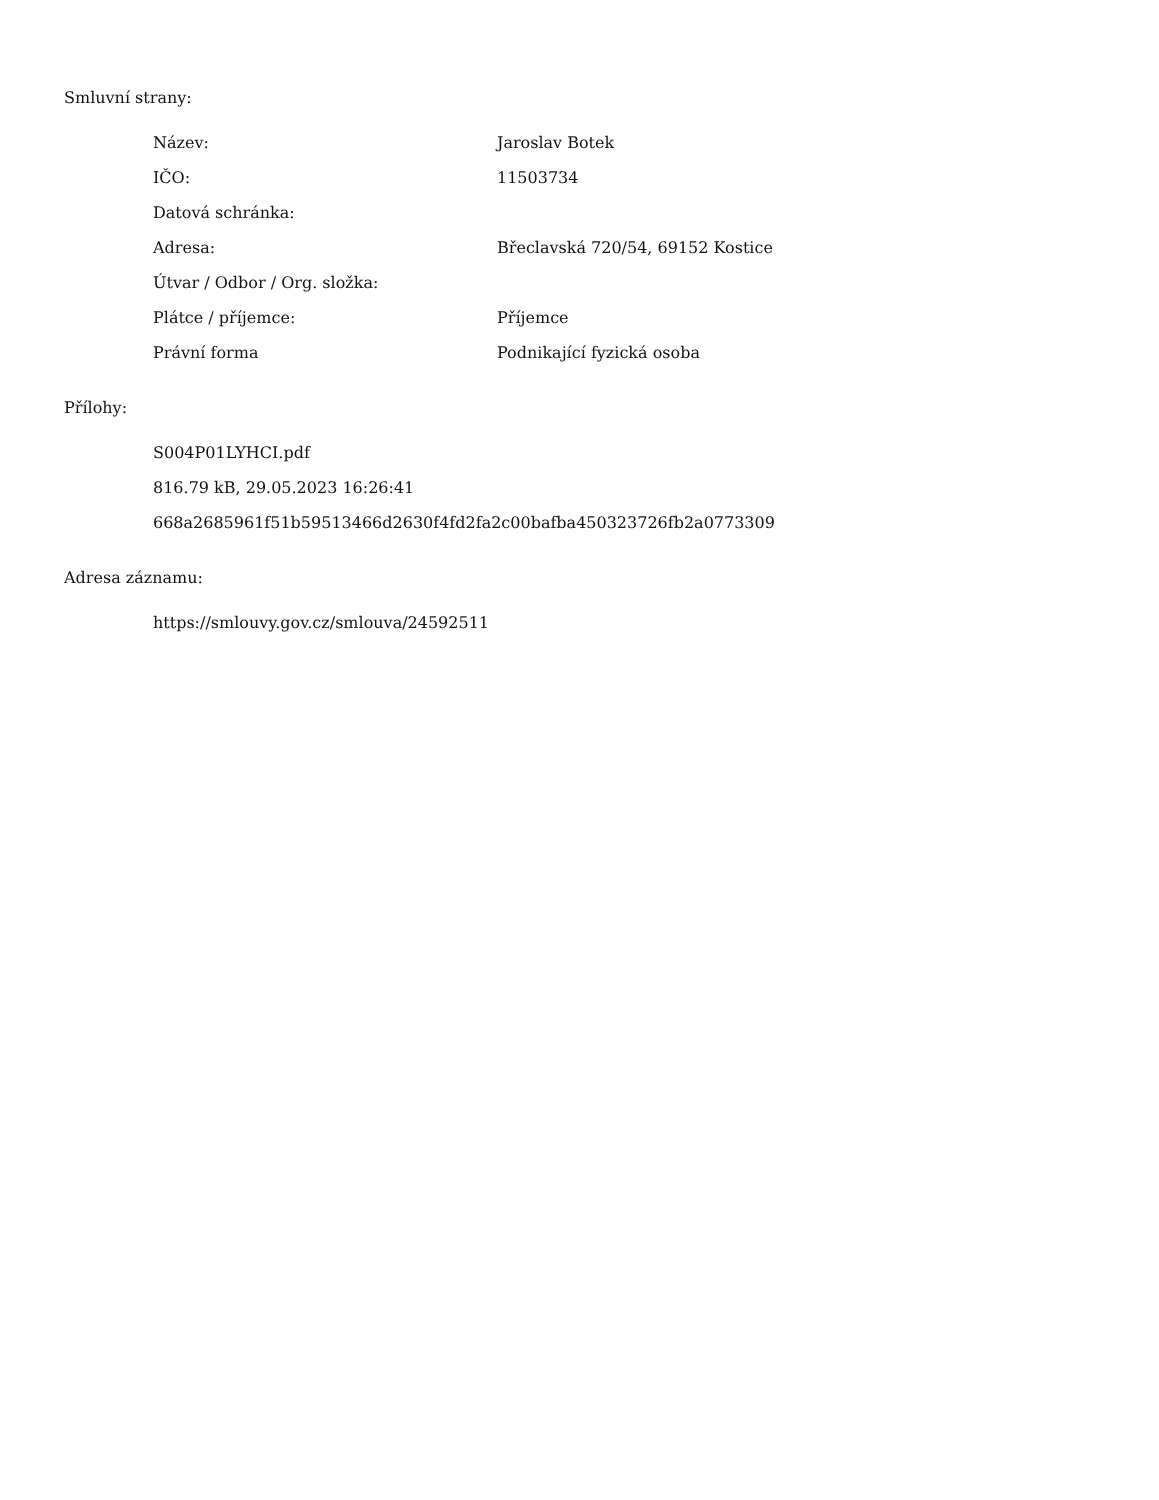Smluvní strany:
| Název: | Jaroslav Botek |
| IČO: | 11503734 |
| Datová schránka: | |
| Adresa: | Břeclavská 720/54, 69152 Kostice |
| Útvar / Odbor / Org. složka: | |
| Plátce / příjemce: | Příjemce |
| Právní forma | Podnikající fyzická osoba |
Přílohy:
S004P01LYHCI.pdf
816.79 kB, 29.05.2023 16:26:41
668a2685961f51b59513466d2630f4fd2fa2c00bafba450323726fb2a0773309
Adresa záznamu:
https://smlouvy.gov.cz/smlouva/24592511